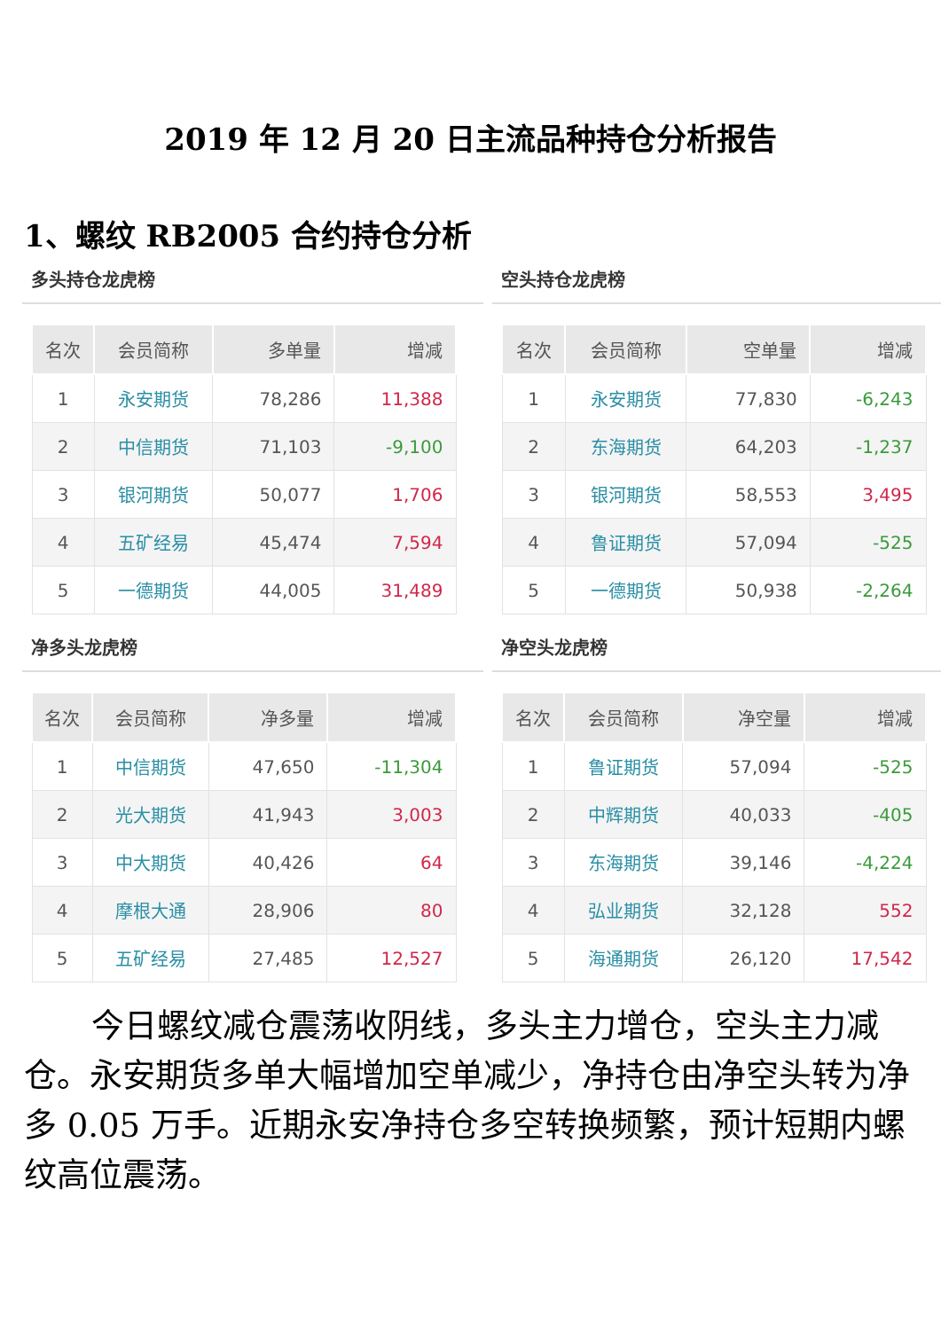2019 年 12 月 20 日主流品种持仓分析报告
1、螺纹 RB2005 合约持仓分析
多头持仓龙虎榜
| 名次 | 会员简称 | 多单量 | 增减 |
| --- | --- | --- | --- |
| 1 | 永安期货 | 78,286 | 11,388 |
| 2 | 中信期货 | 71,103 | -9,100 |
| 3 | 银河期货 | 50,077 | 1,706 |
| 4 | 五矿经易 | 45,474 | 7,594 |
| 5 | 一德期货 | 44,005 | 31,489 |
空头持仓龙虎榜
| 名次 | 会员简称 | 空单量 | 增减 |
| --- | --- | --- | --- |
| 1 | 永安期货 | 77,830 | -6,243 |
| 2 | 东海期货 | 64,203 | -1,237 |
| 3 | 银河期货 | 58,553 | 3,495 |
| 4 | 鲁证期货 | 57,094 | -525 |
| 5 | 一德期货 | 50,938 | -2,264 |
净多头龙虎榜
| 名次 | 会员简称 | 净多量 | 增减 |
| --- | --- | --- | --- |
| 1 | 中信期货 | 47,650 | -11,304 |
| 2 | 光大期货 | 41,943 | 3,003 |
| 3 | 中大期货 | 40,426 | 64 |
| 4 | 摩根大通 | 28,906 | 80 |
| 5 | 五矿经易 | 27,485 | 12,527 |
净空头龙虎榜
| 名次 | 会员简称 | 净空量 | 增减 |
| --- | --- | --- | --- |
| 1 | 鲁证期货 | 57,094 | -525 |
| 2 | 中辉期货 | 40,033 | -405 |
| 3 | 东海期货 | 39,146 | -4,224 |
| 4 | 弘业期货 | 32,128 | 552 |
| 5 | 海通期货 | 26,120 | 17,542 |
今日螺纹减仓震荡收阴线，多头主力增仓，空头主力减仓。永安期货多单大幅增加空单减少，净持仓由净空头转为净多 0.05 万手。近期永安净持仓多空转换频繁，预计短期内螺纹高位震荡。